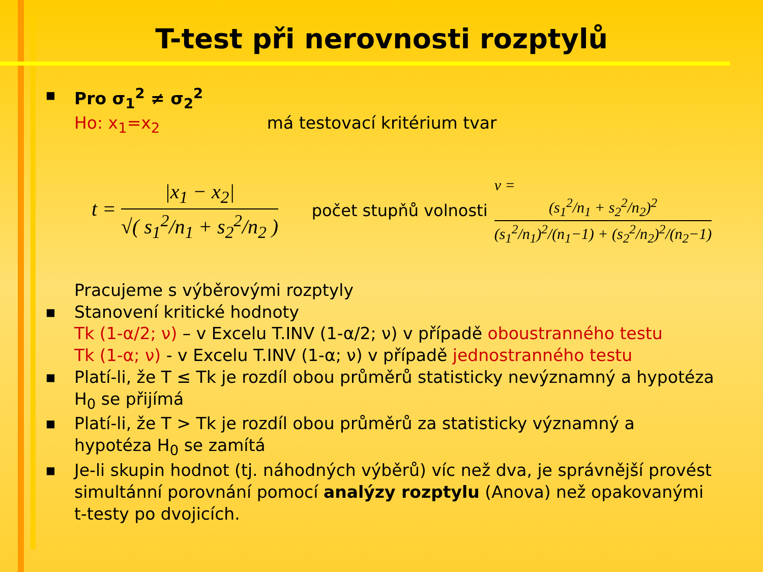T-test při nerovnosti rozptylů
■
Pro σ<sub>1</sub><sup>2</sup> ≠ σ<sub>2</sub><sup>2</sup>
Ho: x<sub>1</sub>=x<sub>2</sub> má testovací kritérium tvar
t = |x<sub>1</sub> − x<sub>2</sub>| √( s<sub>1</sub><sup>2</sup>/n<sub>1</sub> + s<sub>2</sub><sup>2</sup>/n<sub>2</sub> )
počet stupňů volnosti
ν = (s<sub>1</sub><sup>2</sup>/n<sub>1</sub> + s<sub>2</sub><sup>2</sup>/n<sub>2</sub>)<sup>2</sup> (s<sub>1</sub><sup>2</sup>/n<sub>1</sub>)<sup>2</sup>/(n<sub>1</sub>−1) + (s<sub>2</sub><sup>2</sup>/n<sub>2</sub>)<sup>2</sup>/(n<sub>2</sub>−1)
Pracujeme s výběrovými rozptyly
■
Stanovení kritické hodnoty
Tk (1-α/2; ν) – v Excelu T.INV (1-α/2; ν) v případě oboustranného testu
Tk (1-α; ν) - v Excelu T.INV (1-α; ν) v případě jednostranného testu
■
Platí-li, že T ≤ Tk je rozdíl obou průměrů statisticky nevýznamný a hypotéza H<sub>0</sub> se přijímá
■
Platí-li, že T > Tk je rozdíl obou průměrů za statisticky významný a hypotéza H<sub>0</sub> se zamítá
■
Je-li skupin hodnot (tj. náhodných výběrů) víc než dva, je správnější provést simultánní porovnání pomocí analýzy rozptylu (Anova) než opakovanými t-testy po dvojicích.